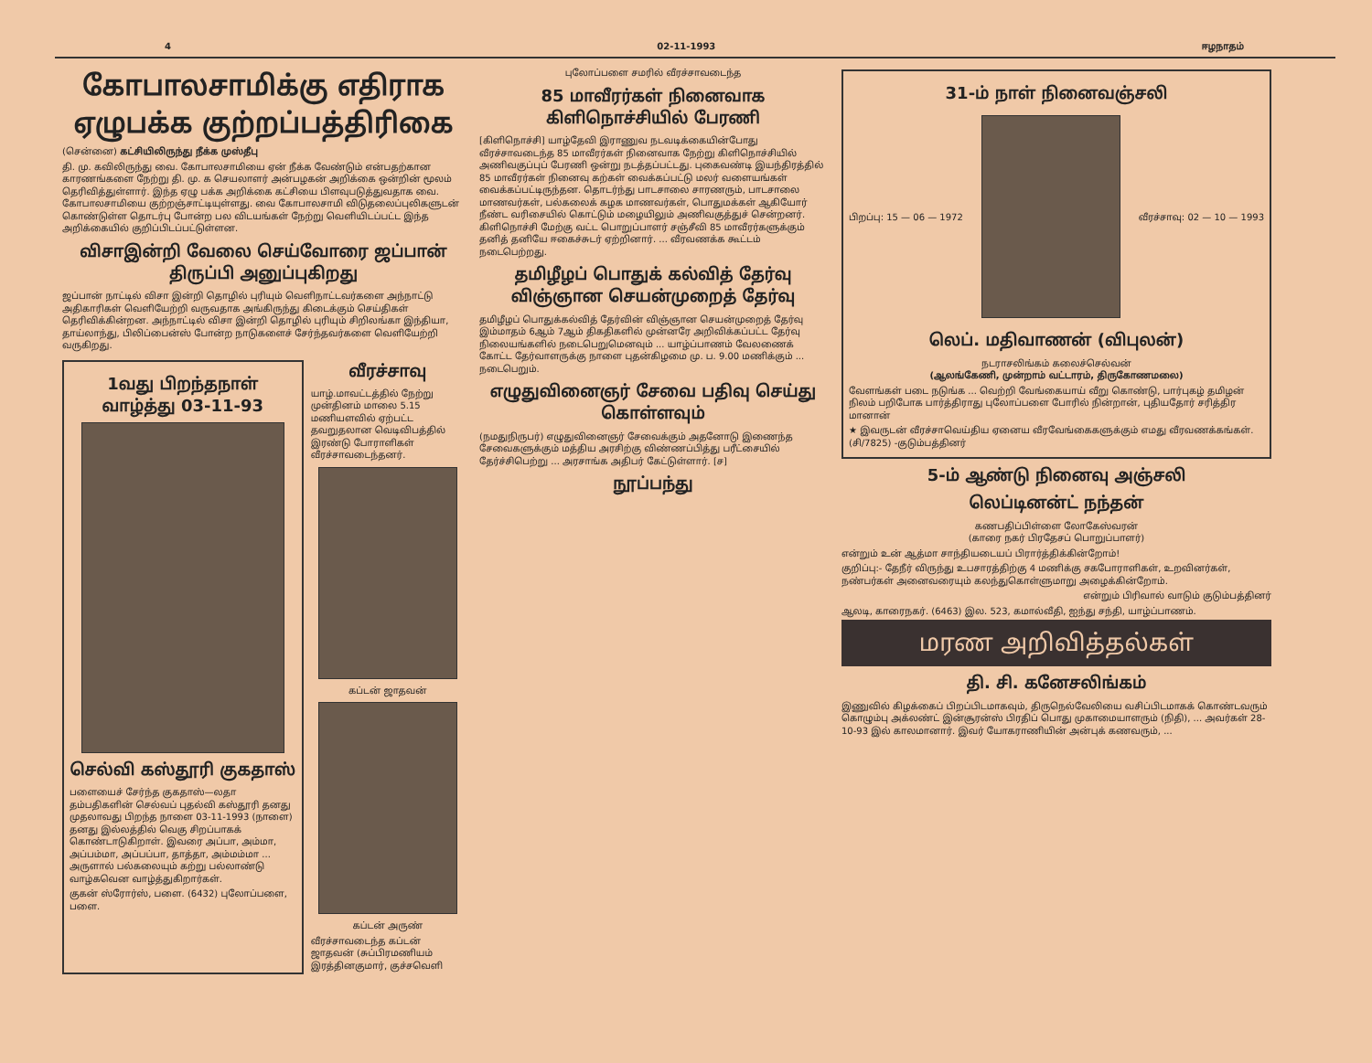4 02-11-1993 ஈழநாதம்
கோபாலசாமிக்கு எதிராக ஏழுபக்க குற்றப்பத்திரிகை
(சென்னை) கட்சியிலிருந்து நீக்க முஸ்தீபு
தி. மு. கவிலிருந்து வை. கோபாலசாமியை ஏன் நீக்க வேண்டும் என்பதற்கான காரணங்களை நேற்று தி. மு. க செயலாளர் அன்பழகன் அறிக்கை ஒன்றின் மூலம் தெரிவித்துள்ளார். இந்த ஏழு பக்க அறிக்கை கட்சியை பிளவுபடுத்துவதாக வை. கோபாலசாமியை குற்றஞ்சாட்டியுள்ளது. வை கோபாலசாமி விடுதலைப்புலிகளுடன் கொண்டுள்ள தொடர்பு போன்ற பல விடயங்கள் நேற்று வெளியிடப்பட்ட இந்த அறிக்கையில் குறிப்பிடப்பட்டுள்ளன.
விசாஇன்றி வேலை செய்வோரை ஜப்பான் திருப்பி அனுப்புகிறது
ஜப்பான் நாட்டில் விசா இன்றி தொழில் புரியும் வெளிநாட்டவர்களை அந்நாட்டு அதிகாரிகள் வெளியேற்றி வருவதாக அங்கிருந்து கிடைக்கும் செய்திகள் தெரிவிக்கின்றன. அந்நாட்டில் விசா இன்றி தொழில் புரியும் சிறிலங்கா இந்தியா, தாய்லாந்து, பிலிப்பைன்ஸ் போன்ற நாடுகளைச் சேர்ந்தவர்களை வெளியேற்றி வருகிறது.
1வது பிறந்தநாள் வாழ்த்து 03-11-93
செல்வி கஸ்தூரி குகதாஸ்
பளையைச் சேர்ந்த குகதாஸ்—லதா தம்பதிகளின் செல்வப் புதல்வி கஸ்தூரி தனது முதலாவது பிறந்த நாளை 03-11-1993 (நாளை) தனது இல்லத்தில் வெகு சிறப்பாகக் கொண்டாடுகிறாள். இவரை அப்பா, அம்மா, அப்பம்மா, அப்பப்பா, தாத்தா, அம்மம்மா ... அருளால் பல்கலையும் கற்று பல்லாண்டு வாழ்கவென வாழ்த்துகிறார்கள்.
குகன் ஸ்ரோர்ஸ், பளை. (6432) புலோப்பளை, பளை.
வீரச்சாவு
யாழ்.மாவட்டத்தில் நேற்று முன்தினம் மாலை 5.15 மணியளவில் ஏற்பட்ட தவறுதலான வெடிவிபத்தில் இரண்டு போராளிகள் வீரச்சாவடைந்தனர்.
கப்டன் ஜாதவன்
கப்டன் அருண்
வீரச்சாவடைந்த கப்டன் ஜாதவன் (சுப்பிரமணியம் இரத்தினகுமார், குச்சவெளி
புலோப்பளை சமரில் வீரச்சாவடைந்த
85 மாவீரர்கள் நினைவாக கிளிநொச்சியில் பேரணி
[கிளிநொச்சி] யாழ்தேவி இராணுவ நடவடிக்கையின்போது வீரச்சாவடைந்த 85 மாவீரர்கள் நினைவாக நேற்று கிளிநொச்சியில் அணிவகுப்புப் பேரணி ஒன்று நடத்தப்பட்டது. புகைவண்டி இயந்திரத்தில் 85 மாவீரர்கள் நினைவு கற்கள் வைக்கப்பட்டு மலர் வளையங்கள் வைக்கப்பட்டிருந்தன. தொடர்ந்து பாடசாலை சாரணரும், பாடசாலை மாணவர்கள், பல்கலைக் கழக மாணவர்கள், பொதுமக்கள் ஆகியோர் நீண்ட வரிசையில் கொட்டும் மழையிலும் அணிவகுத்துச் சென்றனர். கிளிநொச்சி மேற்கு வட்ட பொறுப்பாளர் சஞ்சீவி 85 மாவீரர்களுக்கும் தனித் தனியே ஈகைச்சுடர் ஏற்றினார். ... வீரவணக்க கூட்டம் நடைபெற்றது.
தமிழீழப் பொதுக் கல்வித் தேர்வு விஞ்ஞான செயன்முறைத் தேர்வு
தமிழீழப் பொதுக்கல்வித் தேர்வின் விஞ்ஞான செயன்முறைத் தேர்வு இம்மாதம் 6ஆம் 7ஆம் திகதிகளில் முன்னரே அறிவிக்கப்பட்ட தேர்வு நிலையங்களில் நடைபெறுமெனவும் ... யாழ்ப்பாணம் வேலணைக் கோட்ட தேர்வாளருக்கு நாளை புதன்கிழமை மு. ப. 9.00 மணிக்கும் ... நடைபெறும்.
எழுதுவினைஞர் சேவை பதிவு செய்து கொள்ளவும்
(நமதுநிருபர்) எழுதுவினைஞர் சேவைக்கும் அதனோடு இணைந்த சேவைகளுக்கும் மத்திய அரசிற்கு விண்ணப்பித்து பரீட்சையில் தேர்ச்சிபெற்று ... அரசாங்க அதிபர் கேட்டுள்ளார். [ச]
நூப்பந்து
31-ம் நாள் நினைவஞ்சலி
பிறப்பு: 15 — 06 — 1972 வீரச்சாவு: 02 — 10 — 1993
லெப். மதிவாணன் (விபுலன்)
நடராசலிங்கம் கலைச்செல்வன்
(ஆலங்கேணி, முன்றாம் வட்டாரம், திருகோணமலை)
வேளங்கள் படை நடுங்க ... வெற்றி வேங்கையாய் வீறு கொண்டு, பார்புகழ் தமிழன் நிலம் பறிபோக பார்த்திராது புலோப்பளை போரில் நின்றான், புதியதோர் சரித்திர மானான்
★ இவருடன் வீரச்சாவெய்திய ஏனைய வீரவேங்கைகளுக்கும் எமது வீரவணக்கங்கள். (சி/7825) -குடும்பத்தினர்
5-ம் ஆண்டு நினைவு அஞ்சலி
லெப்டினன்ட் நந்தன்
கணபதிப்பிள்ளை லோகேஸ்வரன்
(காரை நகர் பிரதேசப் பொறுப்பாளர்)
என்றும் உன் ஆத்மா சாந்தியடையப் பிரார்த்திக்கின்றோம்!
குறிப்பு:- தேநீர் விருந்து உபசாரத்திற்கு 4 மணிக்கு சகபோராளிகள், உறவினர்கள், நண்பர்கள் அனைவரையும் கலந்துகொள்ளுமாறு அழைக்கின்றோம்.
என்றும் பிரிவால் வாடும் குடும்பத்தினர்
ஆலடி, காரைநகர். (6463) இல. 523, கமால்வீதி, ஐந்து சந்தி, யாழ்ப்பாணம்.
மரண அறிவித்தல்கள்
தி. சி. கனேசலிங்கம்
இணுவில் கிழக்கைப் பிறப்பிடமாகவும், திருநெல்வேலியை வசிப்பிடமாகக் கொண்டவரும் கொழும்பு அக்லண்ட் இன்சூரன்ஸ் பிரதிப் பொது முகாமையாளரும் (நிதி), ... அவர்கள் 28-10-93 இல் காலமானார். இவர் யோகராணியின் அன்புக் கணவரும், ...